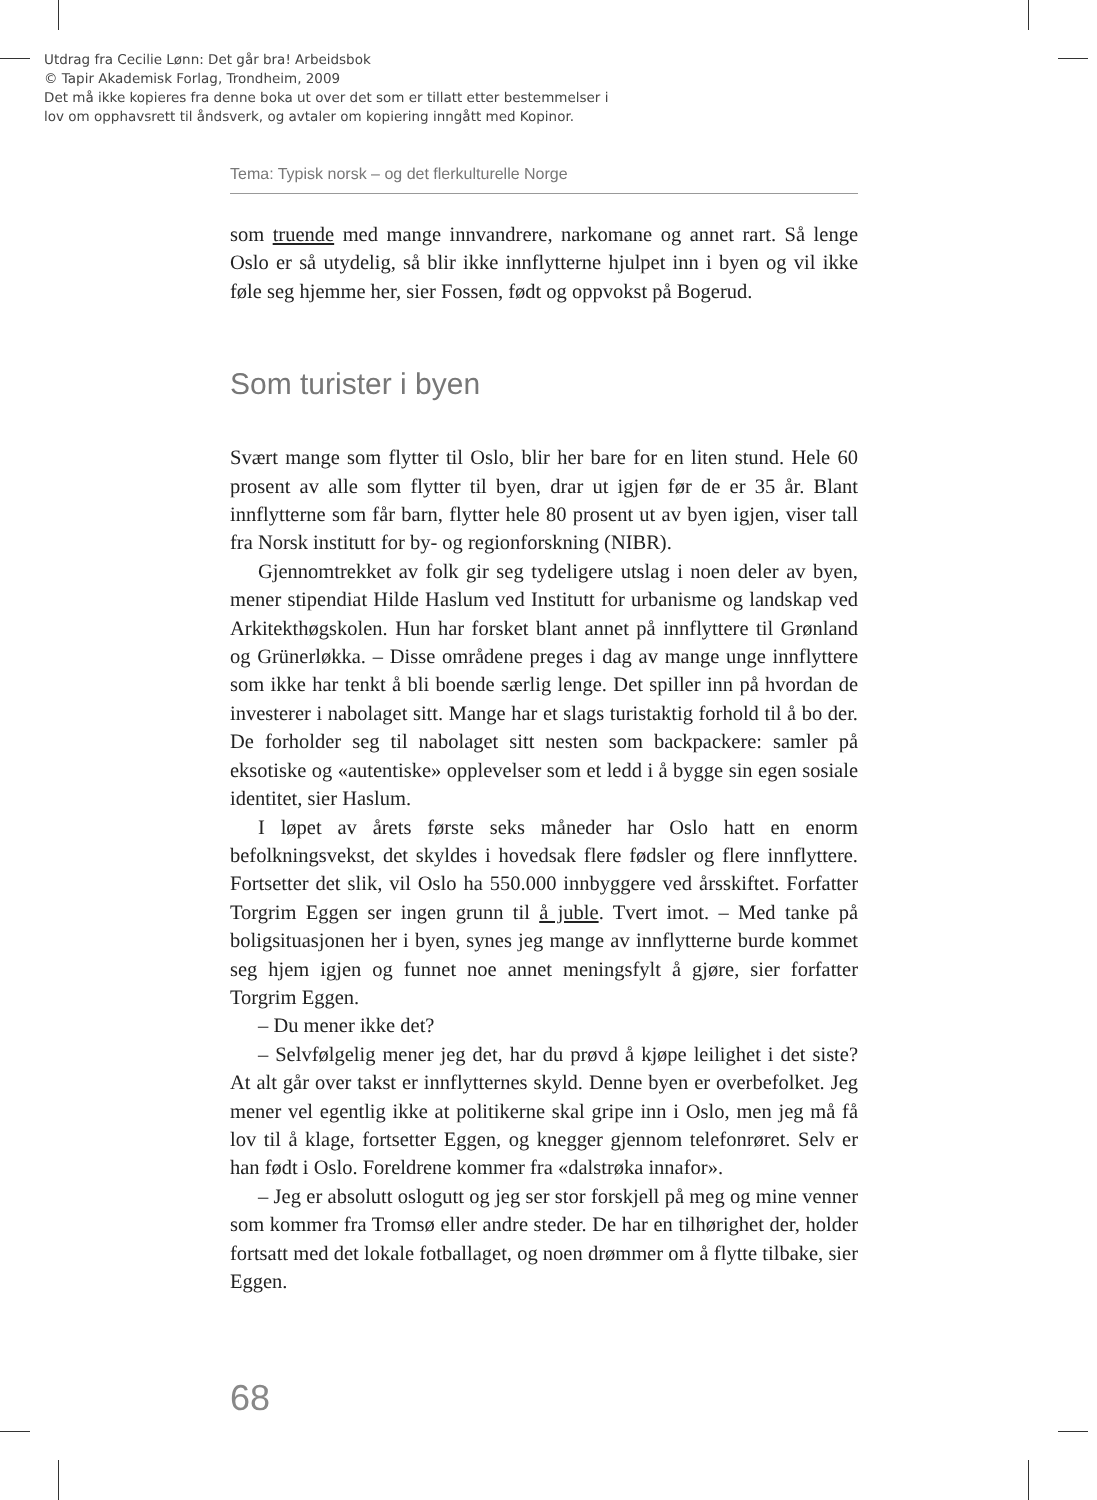Utdrag fra Cecilie Lønn: Det går bra! Arbeidsbok
© Tapir Akademisk Forlag, Trondheim, 2009
Det må ikke kopieres fra denne boka ut over det som er tillatt etter bestemmelser i
lov om opphavsrett til åndsverk, og avtaler om kopiering inngått med Kopinor.
Tema: Typisk norsk – og det flerkulturelle Norge
som truende med mange innvandrere, narkomane og annet rart. Så lenge Oslo er så utydelig, så blir ikke innflytterne hjulpet inn i byen og vil ikke føle seg hjemme her, sier Fossen, født og oppvokst på Bogerud.
Som turister i byen
Svært mange som flytter til Oslo, blir her bare for en liten stund. Hele 60 prosent av alle som flytter til byen, drar ut igjen før de er 35 år. Blant innflytterne som får barn, flytter hele 80 prosent ut av byen igjen, viser tall fra Norsk institutt for by- og regionforskning (NIBR).
Gjennomtrekket av folk gir seg tydeligere utslag i noen deler av byen, mener stipendiat Hilde Haslum ved Institutt for urbanisme og landskap ved Arkitekthøgskolen. Hun har forsket blant annet på innflyttere til Grønland og Grünerløkka. – Disse områdene preges i dag av mange unge innflyttere som ikke har tenkt å bli boende særlig lenge. Det spiller inn på hvordan de investerer i nabolaget sitt. Mange har et slags turistaktig forhold til å bo der. De forholder seg til nabolaget sitt nesten som backpackere: samler på eksotiske og «autentiske» opplevelser som et ledd i å bygge sin egen sosiale identitet, sier Haslum.
I løpet av årets første seks måneder har Oslo hatt en enorm befolkningsvekst, det skyldes i hovedsak flere fødsler og flere innflyttere. Fortsetter det slik, vil Oslo ha 550.000 innbyggere ved årsskiftet. Forfatter Torgrim Eggen ser ingen grunn til å juble. Tvert imot. – Med tanke på boligsituasjonen her i byen, synes jeg mange av innflytterne burde kommet seg hjem igjen og funnet noe annet meningsfylt å gjøre, sier forfatter Torgrim Eggen.
– Du mener ikke det?
– Selvfølgelig mener jeg det, har du prøvd å kjøpe leilighet i det siste? At alt går over takst er innflytternes skyld. Denne byen er overbefolket. Jeg mener vel egentlig ikke at politikerne skal gripe inn i Oslo, men jeg må få lov til å klage, fortsetter Eggen, og knegger gjennom telefonrøret. Selv er han født i Oslo. Foreldrene kommer fra «dalstrøka innafor».
– Jeg er absolutt oslogutt og jeg ser stor forskjell på meg og mine venner som kommer fra Tromsø eller andre steder. De har en tilhørighet der, holder fortsatt med det lokale fotballaget, og noen drømmer om å flytte tilbake, sier Eggen.
68